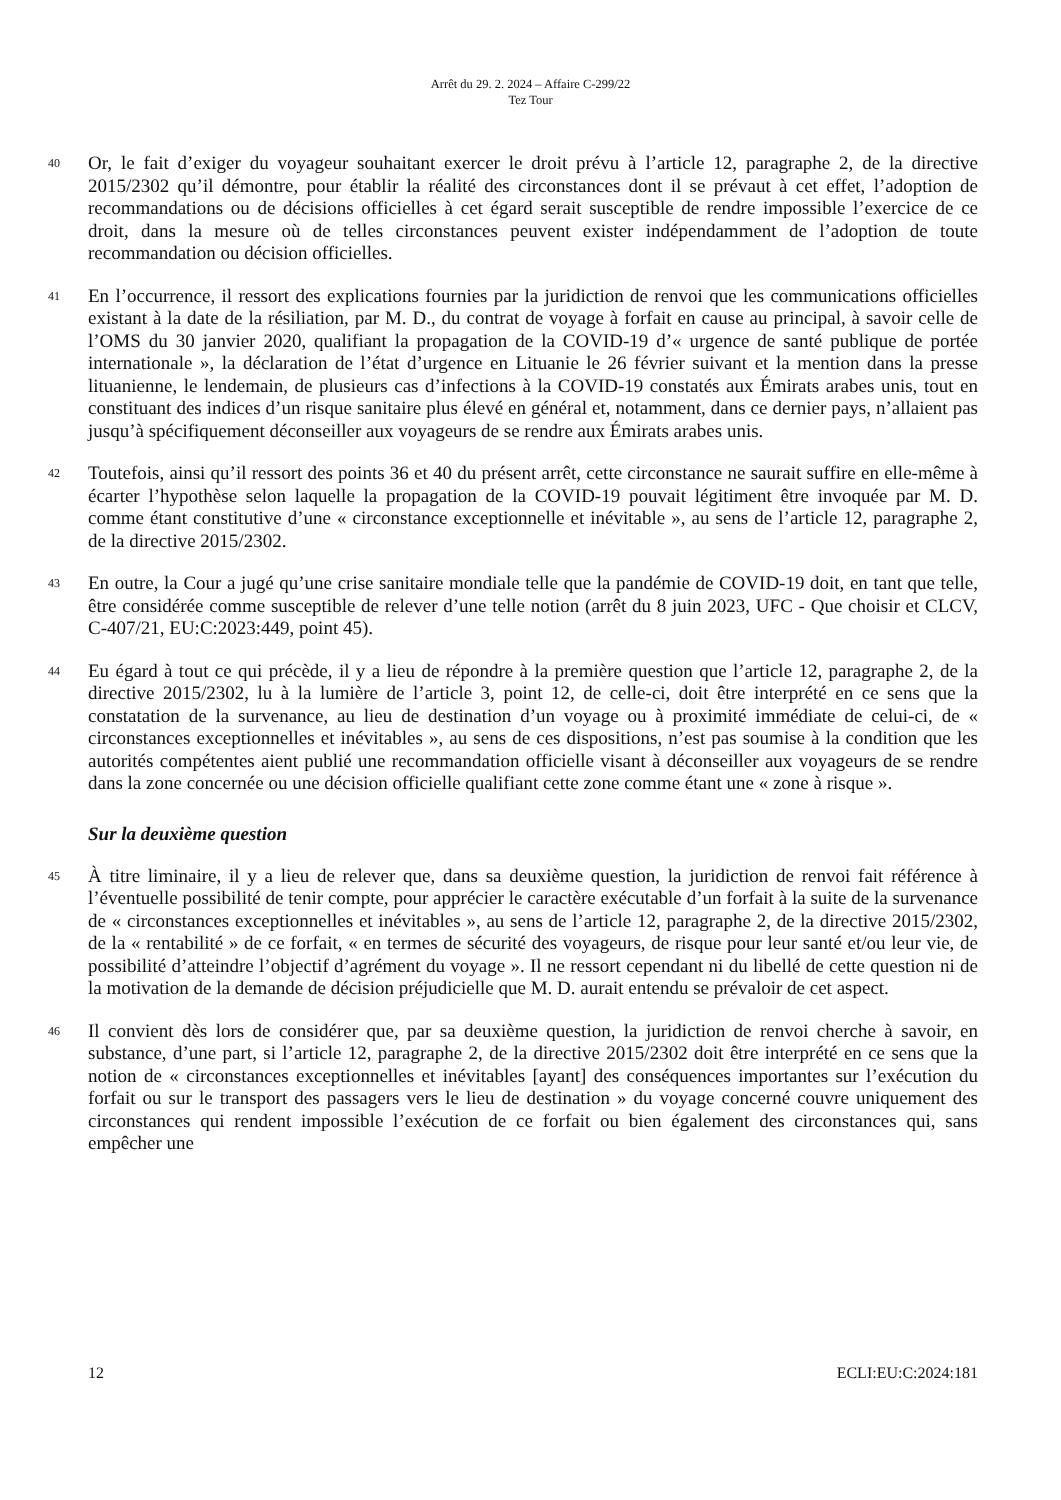Arrêt du 29. 2. 2024 – Affaire C-299/22
Tez Tour
40
Or, le fait d’exiger du voyageur souhaitant exercer le droit prévu à l’article 12, paragraphe 2, de la directive 2015/2302 qu’il démontre, pour établir la réalité des circonstances dont il se prévaut à cet effet, l’adoption de recommandations ou de décisions officielles à cet égard serait susceptible de rendre impossible l’exercice de ce droit, dans la mesure où de telles circonstances peuvent exister indépendamment de l’adoption de toute recommandation ou décision officielles.
41
En l’occurrence, il ressort des explications fournies par la juridiction de renvoi que les communications officielles existant à la date de la résiliation, par M. D., du contrat de voyage à forfait en cause au principal, à savoir celle de l’OMS du 30 janvier 2020, qualifiant la propagation de la COVID-19 d’« urgence de santé publique de portée internationale », la déclaration de l’état d’urgence en Lituanie le 26 février suivant et la mention dans la presse lituanienne, le lendemain, de plusieurs cas d’infections à la COVID-19 constatés aux Émirats arabes unis, tout en constituant des indices d’un risque sanitaire plus élevé en général et, notamment, dans ce dernier pays, n’allaient pas jusqu’à spécifiquement déconseiller aux voyageurs de se rendre aux Émirats arabes unis.
42
Toutefois, ainsi qu’il ressort des points 36 et 40 du présent arrêt, cette circonstance ne saurait suffire en elle-même à écarter l’hypothèse selon laquelle la propagation de la COVID-19 pouvait légitiment être invoquée par M. D. comme étant constitutive d’une « circonstance exceptionnelle et inévitable », au sens de l’article 12, paragraphe 2, de la directive 2015/2302.
43
En outre, la Cour a jugé qu’une crise sanitaire mondiale telle que la pandémie de COVID-19 doit, en tant que telle, être considérée comme susceptible de relever d’une telle notion (arrêt du 8 juin 2023, UFC - Que choisir et CLCV, C-407/21, EU:C:2023:449, point 45).
44
Eu égard à tout ce qui précède, il y a lieu de répondre à la première question que l’article 12, paragraphe 2, de la directive 2015/2302, lu à la lumière de l’article 3, point 12, de celle-ci, doit être interprété en ce sens que la constatation de la survenance, au lieu de destination d’un voyage ou à proximité immédiate de celui-ci, de « circonstances exceptionnelles et inévitables », au sens de ces dispositions, n’est pas soumise à la condition que les autorités compétentes aient publié une recommandation officielle visant à déconseiller aux voyageurs de se rendre dans la zone concernée ou une décision officielle qualifiant cette zone comme étant une « zone à risque ».
Sur la deuxième question
45
À titre liminaire, il y a lieu de relever que, dans sa deuxième question, la juridiction de renvoi fait référence à l’éventuelle possibilité de tenir compte, pour apprécier le caractère exécutable d’un forfait à la suite de la survenance de « circonstances exceptionnelles et inévitables », au sens de l’article 12, paragraphe 2, de la directive 2015/2302, de la « rentabilité » de ce forfait, « en termes de sécurité des voyageurs, de risque pour leur santé et/ou leur vie, de possibilité d’atteindre l’objectif d’agrément du voyage ». Il ne ressort cependant ni du libellé de cette question ni de la motivation de la demande de décision préjudicielle que M. D. aurait entendu se prévaloir de cet aspect.
46
Il convient dès lors de considérer que, par sa deuxième question, la juridiction de renvoi cherche à savoir, en substance, d’une part, si l’article 12, paragraphe 2, de la directive 2015/2302 doit être interprété en ce sens que la notion de « circonstances exceptionnelles et inévitables [ayant] des conséquences importantes sur l’exécution du forfait ou sur le transport des passagers vers le lieu de destination » du voyage concerné couvre uniquement des circonstances qui rendent impossible l’exécution de ce forfait ou bien également des circonstances qui, sans empêcher une
12 ECLI:EU:C:2024:181